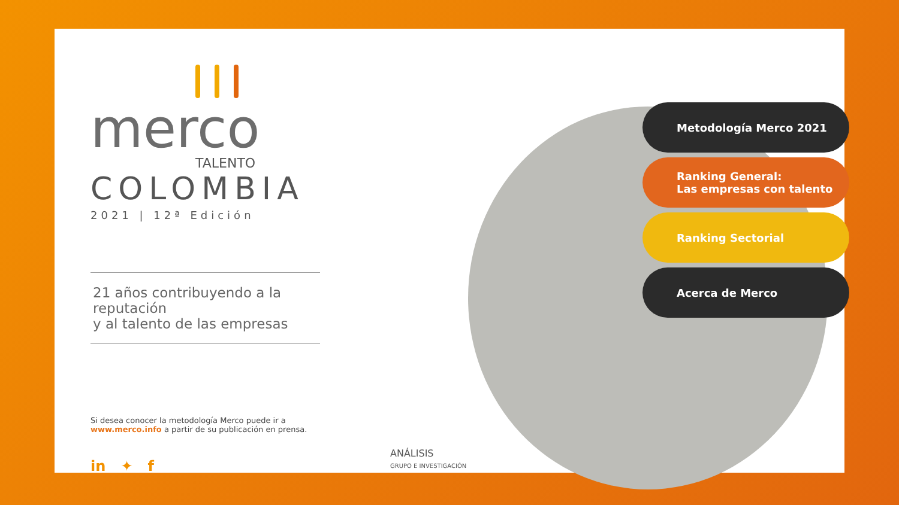merco
TALENTO
COLOMBIA
2021 | 12ª Edición
21 años contribuyendo a la reputación
y al talento de las empresas
Si desea conocer la metodología Merco puede ir a
www.merco.info a partir de su publicación en prensa.
in ✦ f
ANÁLISIS
GRUPO E INVESTIGACIÓN
Metodología Merco 2021
Ranking General:
Las empresas con talento
Ranking Sectorial
Acerca de Merco